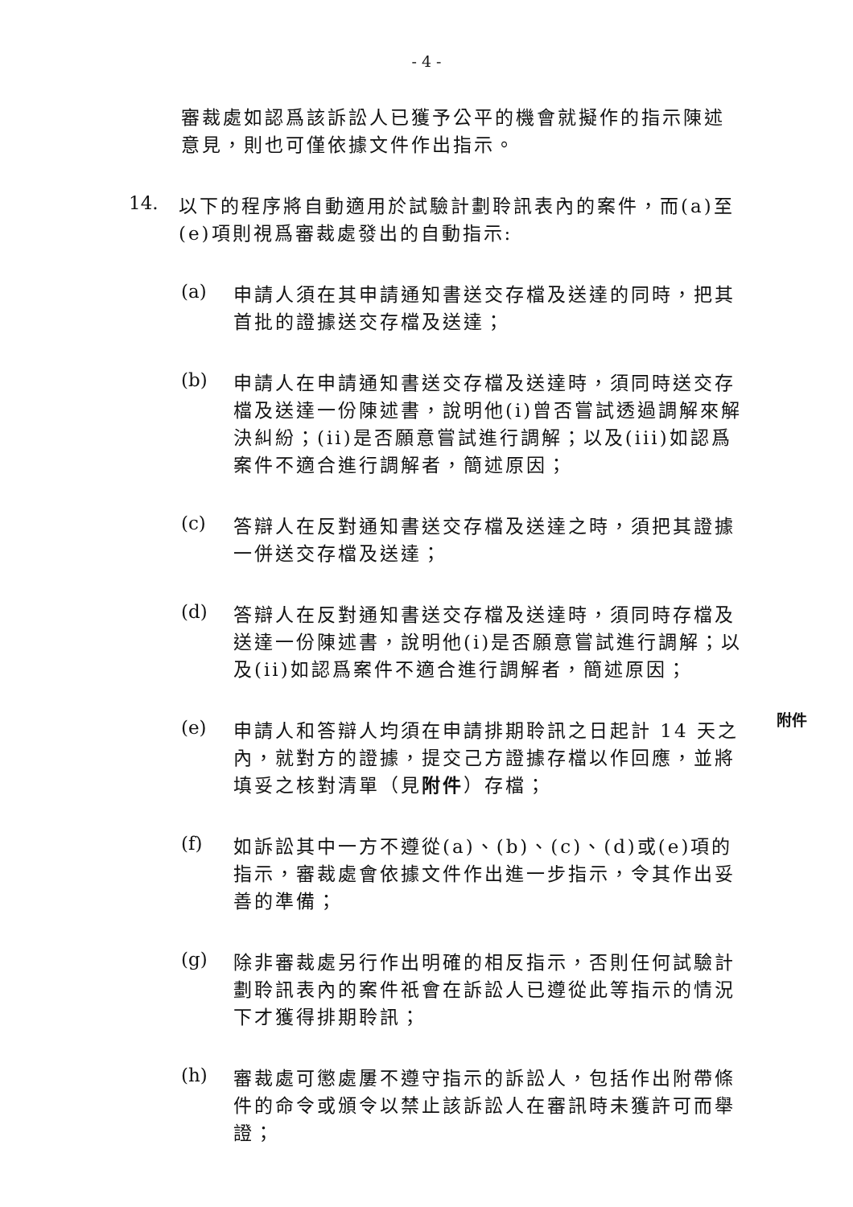- 4 -
審裁處如認爲該訴訟人已獲予公平的機會就擬作的指示陳述意見，則也可僅依據文件作出指示。
14.
以下的程序將自動適用於試驗計劃聆訊表內的案件，而(a)至(e)項則視爲審裁處發出的自動指示:
(a)
申請人須在其申請通知書送交存檔及送達的同時，把其首批的證據送交存檔及送達；
(b)
申請人在申請通知書送交存檔及送達時，須同時送交存檔及送達一份陳述書，說明他(i)曾否嘗試透過調解來解決糾紛；(ii)是否願意嘗試進行調解；以及(iii)如認爲案件不適合進行調解者，簡述原因；
(c)
答辯人在反對通知書送交存檔及送達之時，須把其證據一併送交存檔及送達；
(d)
答辯人在反對通知書送交存檔及送達時，須同時存檔及送達一份陳述書，說明他(i)是否願意嘗試進行調解；以及(ii)如認爲案件不適合進行調解者，簡述原因；
(e)
申請人和答辯人均須在申請排期聆訊之日起計 14 天之內，就對方的證據，提交己方證據存檔以作回應，並將填妥之核對清單（見附件）存檔；
附件
(f)
如訴訟其中一方不遵從(a)、(b)、(c)、(d)或(e)項的指示，審裁處會依據文件作出進一步指示，令其作出妥善的準備；
(g)
除非審裁處另行作出明確的相反指示，否則任何試驗計劃聆訊表內的案件祇會在訴訟人已遵從此等指示的情況下才獲得排期聆訊；
(h)
審裁處可懲處屢不遵守指示的訴訟人，包括作出附帶條件的命令或頒令以禁止該訴訟人在審訊時未獲許可而舉證；